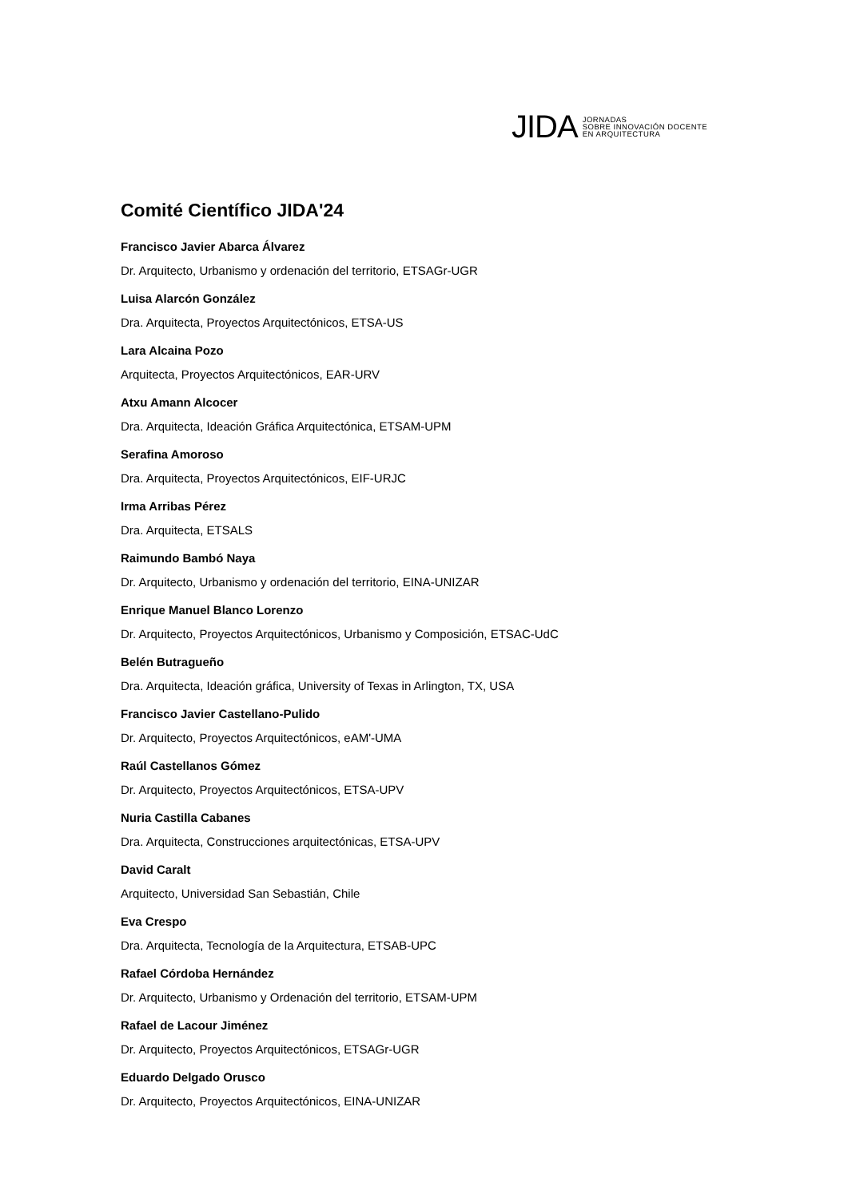JIDA
JORNADAS
SOBRE INNOVACIÓN DOCENTE
EN ARQUITECTURA
Comité Científico JIDA'24
Francisco Javier Abarca Álvarez
Dr. Arquitecto, Urbanismo y ordenación del territorio, ETSAGr-UGR
Luisa Alarcón González
Dra. Arquitecta, Proyectos Arquitectónicos, ETSA-US
Lara Alcaina Pozo
Arquitecta, Proyectos Arquitectónicos, EAR-URV
Atxu Amann Alcocer
Dra. Arquitecta, Ideación Gráfica Arquitectónica, ETSAM-UPM
Serafina Amoroso
Dra. Arquitecta, Proyectos Arquitectónicos, EIF-URJC
Irma Arribas Pérez
Dra. Arquitecta, ETSALS
Raimundo Bambó Naya
Dr. Arquitecto, Urbanismo y ordenación del territorio, EINA-UNIZAR
Enrique Manuel Blanco Lorenzo
Dr. Arquitecto, Proyectos Arquitectónicos, Urbanismo y Composición, ETSAC-UdC
Belén Butragueño
Dra. Arquitecta, Ideación gráfica, University of Texas in Arlington, TX, USA
Francisco Javier Castellano-Pulido
Dr. Arquitecto, Proyectos Arquitectónicos, eAM'-UMA
Raúl Castellanos Gómez
Dr. Arquitecto, Proyectos Arquitectónicos, ETSA-UPV
Nuria Castilla Cabanes
Dra. Arquitecta, Construcciones arquitectónicas, ETSA-UPV
David Caralt
Arquitecto, Universidad San Sebastián, Chile
Eva Crespo
Dra. Arquitecta, Tecnología de la Arquitectura, ETSAB-UPC
Rafael Córdoba Hernández
Dr. Arquitecto, Urbanismo y Ordenación del territorio, ETSAM-UPM
Rafael de Lacour Jiménez
Dr. Arquitecto, Proyectos Arquitectónicos, ETSAGr-UGR
Eduardo Delgado Orusco
Dr. Arquitecto, Proyectos Arquitectónicos, EINA-UNIZAR